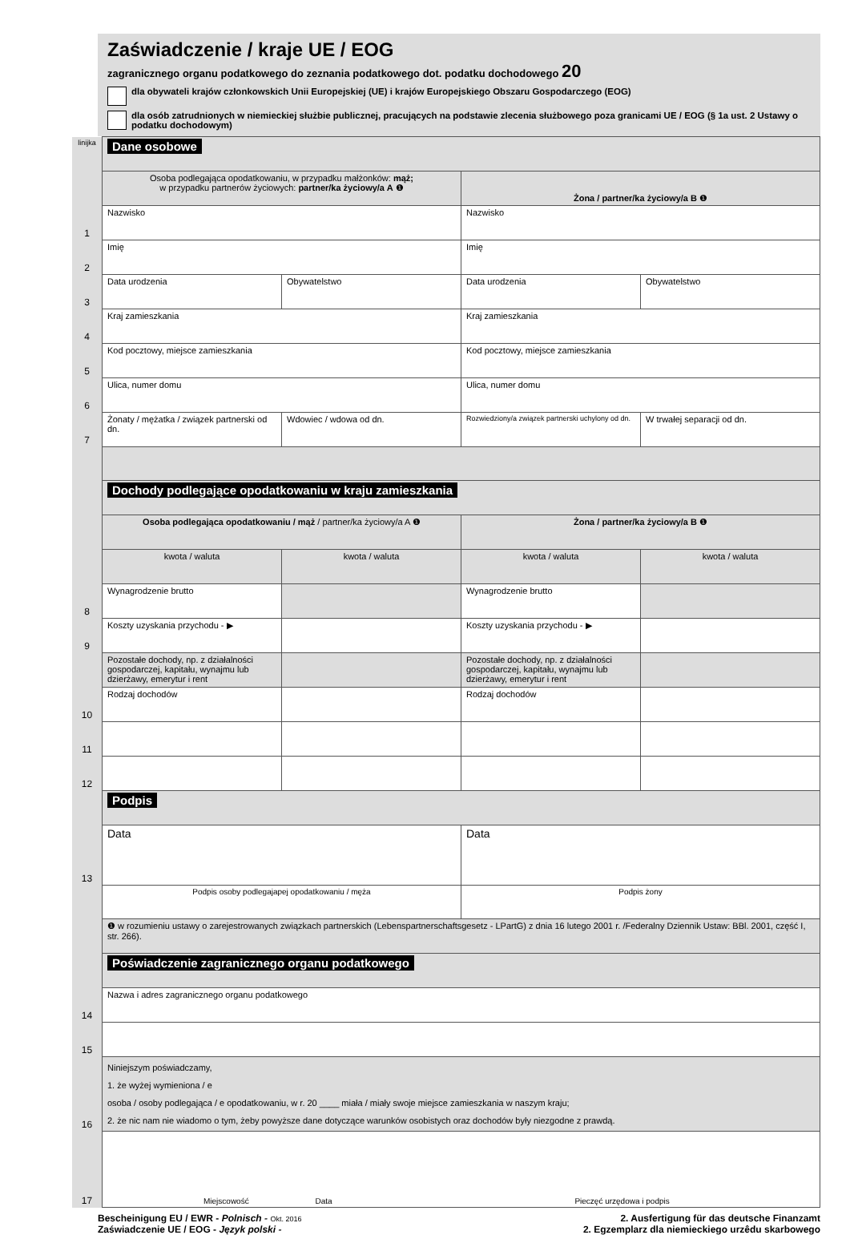Zaświadczenie / kraje UE / EOG
zagranicznego organu podatkowego do zeznania podatkowego dot. podatku dochodowego 20
dla obywateli krajów członkowskich Unii Europejskiej (UE) i krajów Europejskiego Obszaru Gospodarczego (EOG)
dla osób zatrudnionych w niemieckiej służbie publicznej, pracujących na podstawie zlecenia służbowego poza granicami UE / EOG (§ 1a ust. 2 Ustawy o podatku dochodowym)
| linijka | Dane osobowe | | | |
| | Osoba podlegająca opodatkowaniu, w przypadku małżonków: mąż; w przypadku partnerów życiowych: partner/ka życiowy/a A ❶ | | Żona / partner/ka życiowy/a B ❶ | |
| 1 | Nazwisko | | Nazwisko | |
| 2 | Imię | | Imię | |
| 3 | Data urodzenia | Obywatelstwo | Data urodzenia | Obywatelstwo |
| 4 | Kraj zamieszkania | | Kraj zamieszkania | |
| 5 | Kod pocztowy, miejsce zamieszkania | | Kod pocztowy, miejsce zamieszkania | |
| 6 | Ulica, numer domu | | Ulica, numer domu | |
| 7 | Żonaty / mężatka / związek partnerski od dn. | Wdowiec / wdowa od dn. | Rozwiedziony/a związek partnerski uchylony od dn. | W trwałej separacji od dn. |
| | Dochody podlegające opodatkowaniu w kraju zamieszkania | | | |
| | Osoba podlegająca opodatkowaniu / mąż / partner/ka życiowy/a A ❶ | | Żona / partner/ka życiowy/a B ❶ | |
| | kwota / waluta | kwota / waluta | kwota / waluta | kwota / waluta |
| 8 | Wynagrodzenie brutto | | Wynagrodzenie brutto | |
| 9 | Koszty uzyskania przychodu - ▶ | | Koszty uzyskania przychodu - ▶ | |
| | Pozostałe dochody, np. z działalności gospodarczej, kapitału, wynajmu lub dzierżawy, emerytur i rent | | Pozostałe dochody, np. z działalności gospodarczej, kapitału, wynajmu lub dzierżawy, emerytur i rent | |
| 10 | Rodzaj dochodów | | Rodzaj dochodów | |
| 11 | | | | |
| 12 | | | | |
| | Podpis | | | |
| 13 | Data | | Data | |
| | Podpis osoby podlegajapej opodatkowaniu / męża | | Podpis żony | |
| | ❶ w rozumieniu ustawy o zarejestrowanych związkach partnerskich (Lebenspartnerschaftsgesetz - LPartG) z dnia 16 lutego 2001 r. /Federalny Dziennik Ustaw: BBl. 2001, część I, str. 266). | | | |
| | Poświadczenie zagranicznego organu podatkowego | | | |
| 14 | Nazwa i adres zagranicznego organu podatkowego | | | |
| 15 | | | | |
| 16 | Niniejszym poświadczamy, 1. że wyżej wymieniona / e osoba / osoby podlegająca / e opodatkowaniu, w r. 20 ____ miała / miały swoje miejsce zamieszkania w naszym kraju; 2. że nic nam nie wiadomo o tym, żeby powyższe dane dotyczące warunków osobistych oraz dochodów były niezgodne z prawdą. | | | |
| 17 | Miejscowość Data Pieczęć urzędowa i podpis | | | |
Bescheinigung EU / EWR - Polnisch - Okt. 2016
Zaświadczenie UE / EOG - Język polski -
2. Ausfertigung für das deutsche Finanzamt
2. Egzemplarz dla niemieckiego urzêdu skarbowego